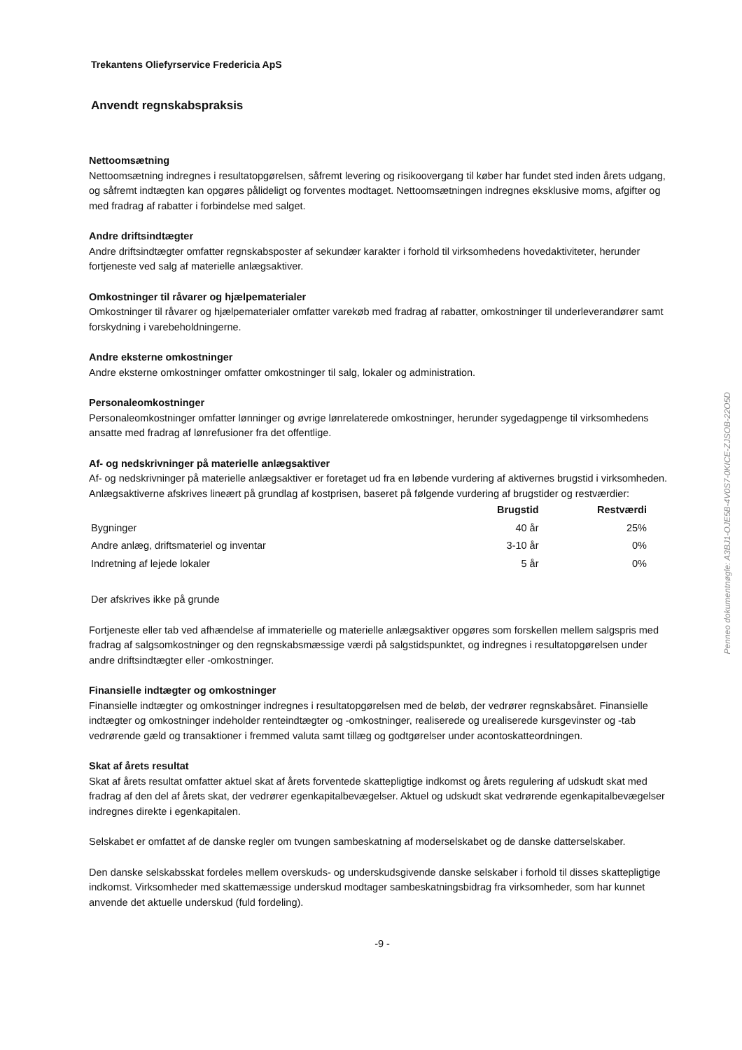Trekantens Oliefyrservice Fredericia ApS
Anvendt regnskabspraksis
Nettoomsætning
Nettoomsætning indregnes i resultatopgørelsen, såfremt levering og risikoovergang til køber har fundet sted inden årets udgang, og såfremt indtægten kan opgøres pålideligt og forventes modtaget. Nettoomsætningen indregnes eksklusive moms, afgifter og med fradrag af rabatter i forbindelse med salget.
Andre driftsindtægter
Andre driftsindtægter omfatter regnskabsposter af sekundær karakter i forhold til virksomhedens hovedaktiviteter, herunder fortjeneste ved salg af materielle anlægsaktiver.
Omkostninger til råvarer og hjælpematerialer
Omkostninger til råvarer og hjælpematerialer omfatter varekøb med fradrag af rabatter, omkostninger til underleverandører samt forskydning i varebeholdningerne.
Andre eksterne omkostninger
Andre eksterne omkostninger omfatter omkostninger til salg, lokaler og administration.
Personaleomkostninger
Personaleomkostninger omfatter lønninger og øvrige lønrelaterede omkostninger, herunder sygedagpenge til virksomhedens ansatte med fradrag af lønrefusioner fra det offentlige.
Af- og nedskrivninger på materielle anlægsaktiver
Af- og nedskrivninger på materielle anlægsaktiver er foretaget ud fra en løbende vurdering af aktivernes brugstid i virksomheden. Anlægsaktiverne afskrives lineært på grundlag af kostprisen, baseret på følgende vurdering af brugstider og restværdier:
| | Brugstid | Restværdi |
| --- | --- | --- |
| Bygninger | 40 år | 25% |
| Andre anlæg, driftsmateriel og inventar | 3-10 år | 0% |
| Indretning af lejede lokaler | 5 år | 0% |
Der afskrives ikke på grunde
Fortjeneste eller tab ved afhændelse af immaterielle og materielle anlægsaktiver opgøres som forskellen mellem salgspris med fradrag af salgsomkostninger og den regnskabsmæssige værdi på salgstidspunktet, og indregnes i resultatopgørelsen under andre driftsindtægter eller -omkostninger.
Finansielle indtægter og omkostninger
Finansielle indtægter og omkostninger indregnes i resultatopgørelsen med de beløb, der vedrører regnskabsåret. Finansielle indtægter og omkostninger indeholder renteindtægter og -omkostninger, realiserede og urealiserede kursgevinster og -tab vedrørende gæld og transaktioner i fremmed valuta samt tillæg og godtgørelser under acontoskatteordningen.
Skat af årets resultat
Skat af årets resultat omfatter aktuel skat af årets forventede skattepligtige indkomst og årets regulering af udskudt skat med fradrag af den del af årets skat, der vedrører egenkapitalbevægelser. Aktuel og udskudt skat vedrørende egenkapitalbevægelser indregnes direkte i egenkapitalen.
Selskabet er omfattet af de danske regler om tvungen sambeskatning af moderselskabet og de danske datterselskaber.
Den danske selskabsskat fordeles mellem overskuds- og underskudsgivende danske selskaber i forhold til disses skattepligtige indkomst. Virksomheder med skattemæssige underskud modtager sambeskatningsbidrag fra virksomheder, som har kunnet anvende det aktuelle underskud (fuld fordeling).
-9 -
Penneo dokumentnøgle: A3BJ1-OJE5B-4V0S7-0KICE-ZJSOB-22O5D